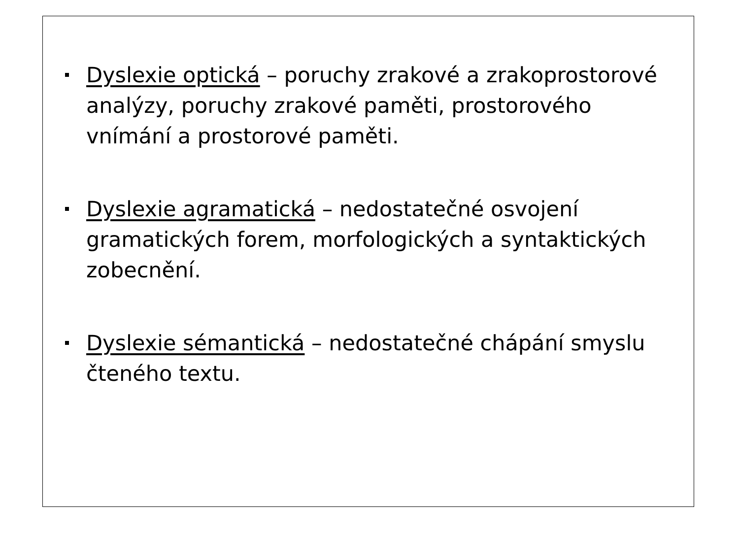Dyslexie optická – poruchy zrakové a zrakoprostorové analýzy, poruchy zrakové paměti, prostorového vnímání a prostorové paměti.
Dyslexie agramatická – nedostatečné osvojení gramatických forem, morfologických a syntaktických zobecnění.
Dyslexie sémantická – nedostatečné chápání smyslu čteného textu.